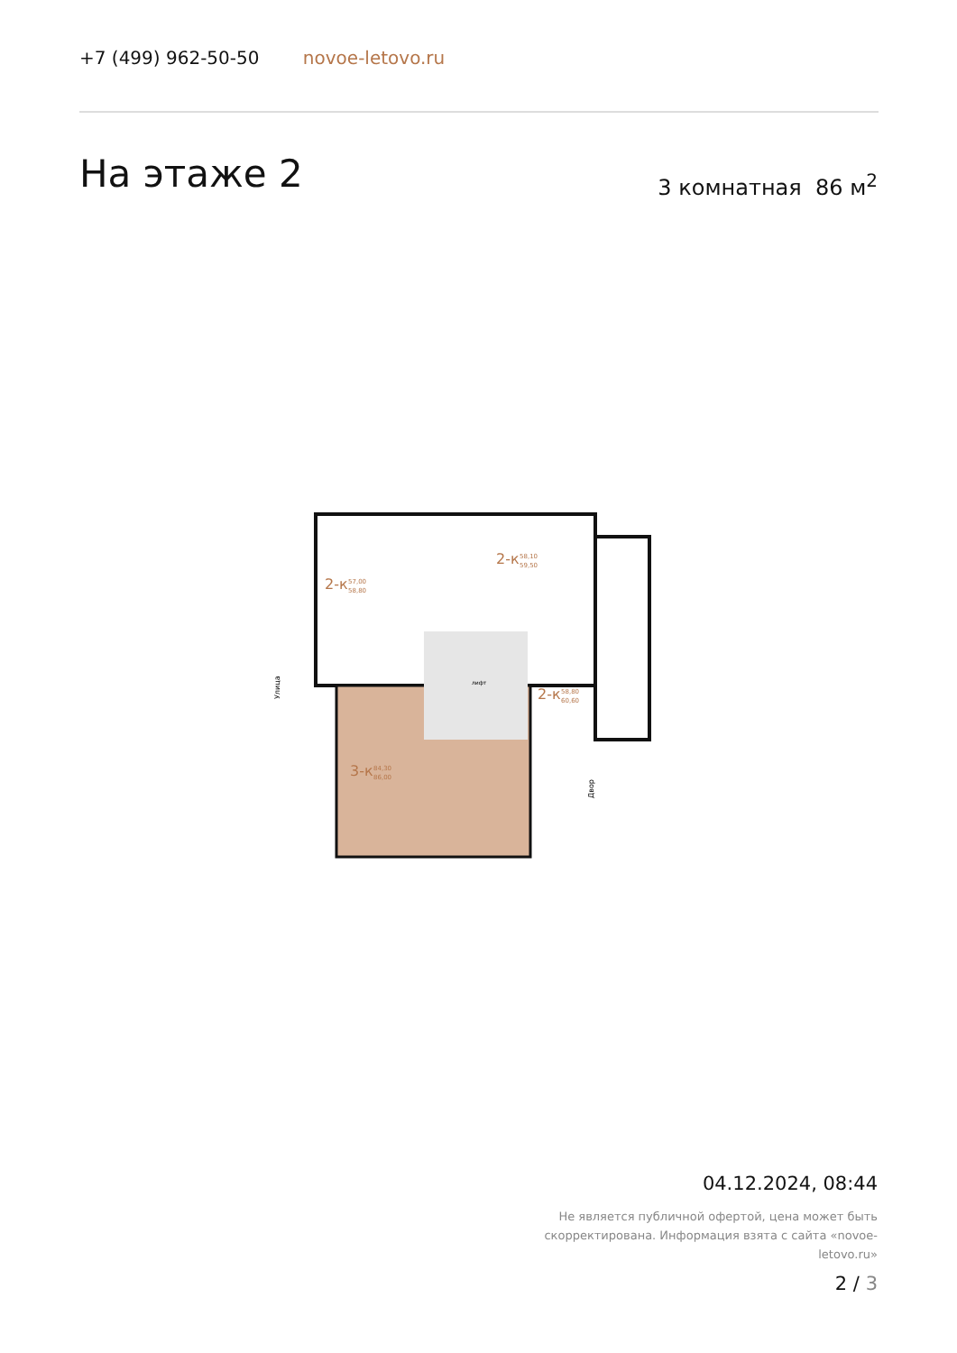+7 (499) 962-50-50 novoe-letovo.ru
На этаже 2 3 комнатная 86 м<sup>2</sup>
2-к
57,00
58,80
2-к
58,10
59,50
2-к
58,80
60,60
3-к
84,30
86,00
лифт
Улица
Двор
04.12.2024, 08:44
Не является публичной офертой, цена может быть скорректирована. Информация взята с сайта «novoe-letovo.ru»
2 / 3